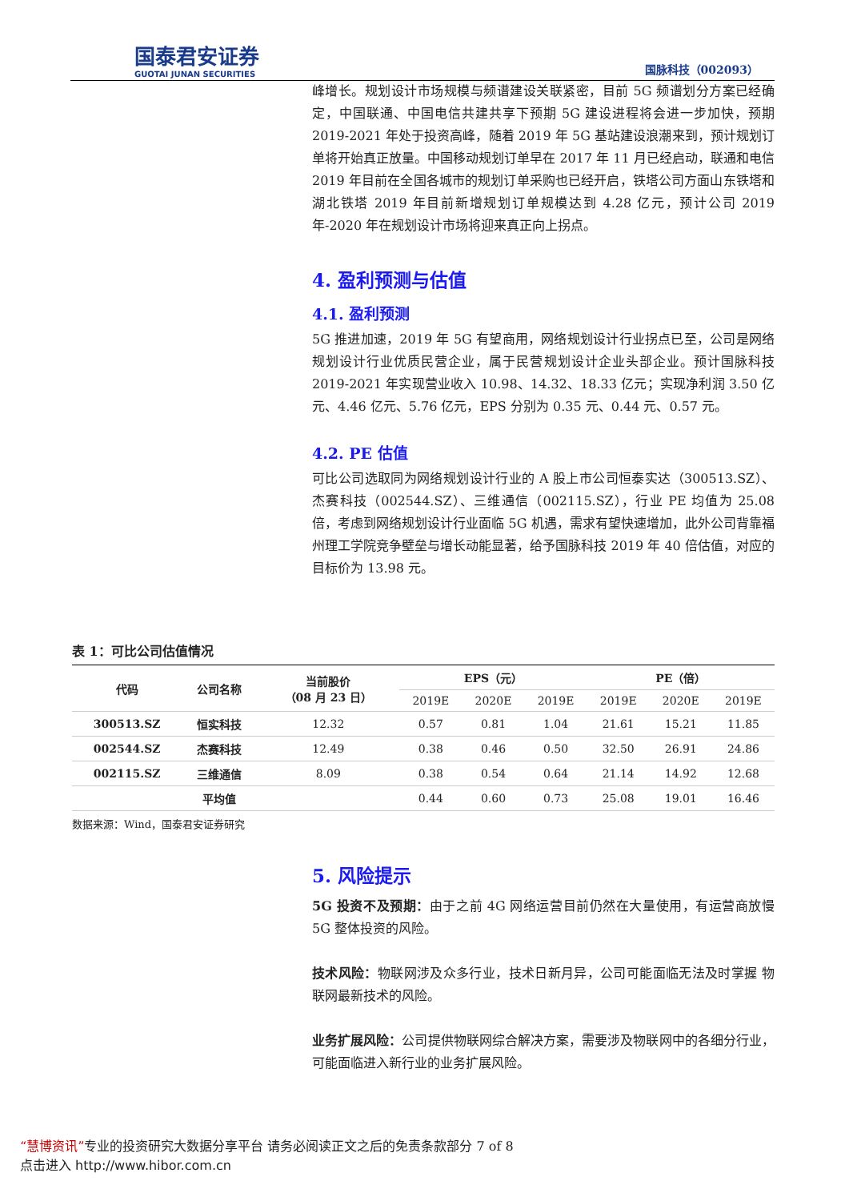国泰君安证券
GUOTAI JUNAN SECURITIES
国脉科技（002093）
峰增长。规划设计市场规模与频谱建设关联紧密，目前 5G 频谱划分方案已经确定，中国联通、中国电信共建共享下预期 5G 建设进程将会进一步加快，预期 2019-2021 年处于投资高峰，随着 2019 年 5G 基站建设浪潮来到，预计规划订单将开始真正放量。中国移动规划订单早在 2017 年 11 月已经启动，联通和电信 2019 年目前在全国各城市的规划订单采购也已经开启，铁塔公司方面山东铁塔和湖北铁塔 2019 年目前新增规划订单规模达到 4.28 亿元，预计公司 2019 年-2020 年在规划设计市场将迎来真正向上拐点。
4. 盈利预测与估值
4.1. 盈利预测
5G 推进加速，2019 年 5G 有望商用，网络规划设计行业拐点已至，公司是网络规划设计行业优质民营企业，属于民营规划设计企业头部企业。预计国脉科技 2019-2021 年实现营业收入 10.98、14.32、18.33 亿元；实现净利润 3.50 亿元、4.46 亿元、5.76 亿元，EPS 分别为 0.35 元、0.44 元、0.57 元。
4.2. PE 估值
可比公司选取同为网络规划设计行业的 A 股上市公司恒泰实达（300513.SZ）、杰赛科技（002544.SZ）、三维通信（002115.SZ），行业 PE 均值为 25.08 倍，考虑到网络规划设计行业面临 5G 机遇，需求有望快速增加，此外公司背靠福州理工学院竞争壁垒与增长动能显著，给予国脉科技 2019 年 40 倍估值，对应的目标价为 13.98 元。
表 1：可比公司估值情况
| 代码 | 公司名称 | 当前股价 （08 月 23 日） | EPS（元） | | | PE（倍） | | |
| --- | --- | --- | --- | --- | --- | --- | --- | --- |
| | | | 2019E | 2020E | 2019E | 2019E | 2020E | 2019E |
| 300513.SZ | 恒实科技 | 12.32 | 0.57 | 0.81 | 1.04 | 21.61 | 15.21 | 11.85 |
| 002544.SZ | 杰赛科技 | 12.49 | 0.38 | 0.46 | 0.50 | 32.50 | 26.91 | 24.86 |
| 002115.SZ | 三维通信 | 8.09 | 0.38 | 0.54 | 0.64 | 21.14 | 14.92 | 12.68 |
| | 平均值 | | 0.44 | 0.60 | 0.73 | 25.08 | 19.01 | 16.46 |
数据来源：Wind，国泰君安证券研究
5. 风险提示
5G 投资不及预期：由于之前 4G 网络运营目前仍然在大量使用，有运营商放慢 5G 整体投资的风险。
技术风险：物联网涉及众多行业，技术日新月异，公司可能面临无法及时掌握 物联网最新技术的风险。
业务扩展风险：公司提供物联网综合解决方案，需要涉及物联网中的各细分行业，可能面临进入新行业的业务扩展风险。
“慧博资讯”专业的投资研究大数据分享平台 请务必阅读正文之后的免责条款部分 7 of 8
点击进入 http://www.hibor.com.cn